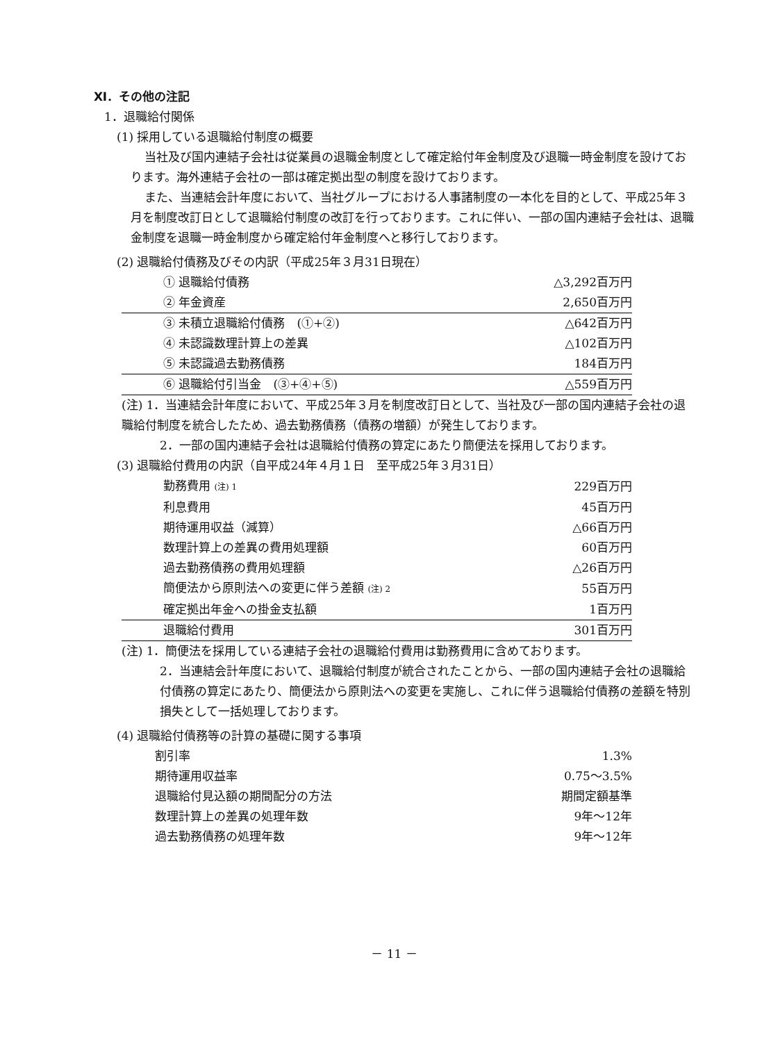Ⅺ．その他の注記
1．退職給付関係
(1) 採用している退職給付制度の概要
当社及び国内連結子会社は従業員の退職金制度として確定給付年金制度及び退職一時金制度を設けております。海外連結子会社の一部は確定拠出型の制度を設けております。
また、当連結会計年度において、当社グループにおける人事諸制度の一本化を目的として、平成25年３月を制度改訂日として退職給付制度の改訂を行っております。これに伴い、一部の国内連結子会社は、退職金制度を退職一時金制度から確定給付年金制度へと移行しております。
(2) 退職給付債務及びその内訳（平成25年３月31日現在）
| ① 退職給付債務 | △3,292百万円 |
| ② 年金資産 | 2,650百万円 |
| ③ 未積立退職給付債務 (①+②) | △642百万円 |
| ④ 未認識数理計算上の差異 | △102百万円 |
| ⑤ 未認識過去勤務債務 | 184百万円 |
| ⑥ 退職給付引当金 (③+④+⑤) | △559百万円 |
(注) 1．当連結会計年度において、平成25年３月を制度改訂日として、当社及び一部の国内連結子会社の退職給付制度を統合したため、過去勤務債務（債務の増額）が発生しております。
2．一部の国内連結子会社は退職給付債務の算定にあたり簡便法を採用しております。
(3) 退職給付費用の内訳（自平成24年４月１日　至平成25年３月31日）
| 勤務費用 (注) 1 | 229百万円 |
| 利息費用 | 45百万円 |
| 期待運用収益（減算） | △66百万円 |
| 数理計算上の差異の費用処理額 | 60百万円 |
| 過去勤務債務の費用処理額 | △26百万円 |
| 簡便法から原則法への変更に伴う差額 (注) 2 | 55百万円 |
| 確定拠出年金への掛金支払額 | 1百万円 |
| 退職給付費用 | 301百万円 |
(注) 1．簡便法を採用している連結子会社の退職給付費用は勤務費用に含めております。
2．当連結会計年度において、退職給付制度が統合されたことから、一部の国内連結子会社の退職給付債務の算定にあたり、簡便法から原則法への変更を実施し、これに伴う退職給付債務の差額を特別損失として一括処理しております。
(4) 退職給付債務等の計算の基礎に関する事項
| 割引率 | 1.3% |
| 期待運用収益率 | 0.75～3.5% |
| 退職給付見込額の期間配分の方法 | 期間定額基準 |
| 数理計算上の差異の処理年数 | 9年～12年 |
| 過去勤務債務の処理年数 | 9年～12年 |
－ 11 －